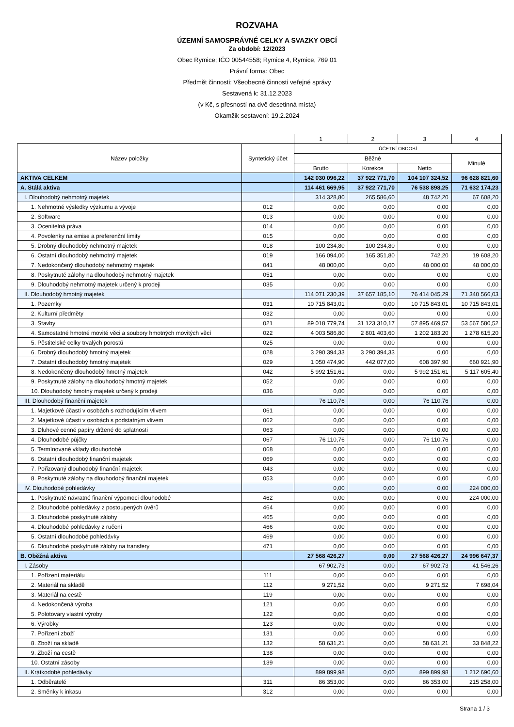ROZVAHA
ÚZEMNÍ SAMOSPRÁVNÉ CELKY A SVAZKY OBCÍ
Za období: 12/2023
Obec Rymice; IČO 00544558; Rymice 4, Rymice, 769 01
Právní forma: Obec
Předmět činnosti: Všeobecné činnosti veřejné správy
Sestavená k: 31.12.2023
(v Kč, s přesností na dvě desetinná místa)
Okamžik sestavení: 19.2.2024
| | | 1 | 2 | 3 | 4 |
| Název položky | Syntetický účet | ÚČETNÍ OBDOBÍ | | | |
| | | Běžné | | | Minulé |
| | | Brutto | Korekce | Netto | |
| AKTIVA CELKEM | | 142 030 096,22 | 37 922 771,70 | 104 107 324,52 | 96 628 821,60 |
| A. Stálá aktiva | | 114 461 669,95 | 37 922 771,70 | 76 538 898,25 | 71 632 174,23 |
| I. Dlouhodobý nehmotný majetek | | 314 328,80 | 265 586,60 | 48 742,20 | 67 608,20 |
| 1. Nehmotné výsledky výzkumu a vývoje | 012 | 0,00 | 0,00 | 0,00 | 0,00 |
| 2. Software | 013 | 0,00 | 0,00 | 0,00 | 0,00 |
| 3. Ocenitelná práva | 014 | 0,00 | 0,00 | 0,00 | 0,00 |
| 4. Povolenky na emise a preferenční limity | 015 | 0,00 | 0,00 | 0,00 | 0,00 |
| 5. Drobný dlouhodobý nehmotný majetek | 018 | 100 234,80 | 100 234,80 | 0,00 | 0,00 |
| 6. Ostatní dlouhodobý nehmotný majetek | 019 | 166 094,00 | 165 351,80 | 742,20 | 19 608,20 |
| 7. Nedokončený dlouhodobý nehmotný majetek | 041 | 48 000,00 | 0,00 | 48 000,00 | 48 000,00 |
| 8. Poskytnuté zálohy na dlouhodobý nehmotný majetek | 051 | 0,00 | 0.00 | 0,00 | 0,00 |
| 9. Dlouhodobý nehmotný majetek určený k prodeji | 035 | 0,00 | 0.00 | 0,00 | 0,00 |
| II. Dlouhodobý hmotný majetek | | 114 071 230,39 | 37 657 185,10 | 76 414 045,29 | 71 340 566,03 |
| 1. Pozemky | 031 | 10 715 843,01 | 0,00 | 10 715 843,01 | 10 715 843,01 |
| 2. Kulturní předměty | 032 | 0,00 | 0,00 | 0,00 | 0,00 |
| 3. Stavby | 021 | 89 018 779,74 | 31 123 310,17 | 57 895 469,57 | 53 567 580,52 |
| 4. Samostatné hmotné movité věci a soubory hmotných movitých věcí | 022 | 4 003 586,80 | 2 801 403,60 | 1 202 183,20 | 1 278 615,20 |
| 5. Pěstitelské celky trvalých porostů | 025 | 0,00 | 0,00 | 0,00 | 0,00 |
| 6. Drobný dlouhodobý hmotný majetek | 028 | 3 290 394,33 | 3 290 394,33 | 0,00 | 0,00 |
| 7. Ostatní dlouhodobý hmotný majetek | 029 | 1 050 474,90 | 442 077,00 | 608 397,90 | 660 921,90 |
| 8. Nedokončený dlouhodobý hmotný majetek | 042 | 5 992 151,61 | 0,00 | 5 992 151,61 | 5 117 605,40 |
| 9. Poskytnuté zálohy na dlouhodobý hmotný majetek | 052 | 0,00 | 0.00 | 0,00 | 0,00 |
| 10. Dlouhodobý hmotný majetek určený k prodeji | 036 | 0,00 | 0.00 | 0,00 | 0,00 |
| III. Dlouhodobý finanční majetek | | 76 110,76 | 0,00 | 76 110,76 | 0,00 |
| 1. Majetkové účasti v osobách s rozhodujícím vlivem | 061 | 0,00 | 0,00 | 0,00 | 0,00 |
| 2. Majetkové účasti v osobách s podstatným vlivem | 062 | 0,00 | 0,00 | 0,00 | 0,00 |
| 3. Dluhové cenné papíry držené do splatnosti | 063 | 0,00 | 0,00 | 0,00 | 0,00 |
| 4. Dlouhodobé půjčky | 067 | 76 110,76 | 0,00 | 76 110,76 | 0,00 |
| 5. Termínované vklady dlouhodobé | 068 | 0,00 | 0,00 | 0,00 | 0,00 |
| 6. Ostatní dlouhodobý finanční majetek | 069 | 0,00 | 0,00 | 0,00 | 0,00 |
| 7. Pořizovaný dlouhodobý finanční majetek | 043 | 0,00 | 0,00 | 0,00 | 0,00 |
| 8. Poskytnuté zálohy na dlouhodobý finanční majetek | 053 | 0,00 | 0.00 | 0,00 | 0,00 |
| IV. Dlouhodobé pohledávky | | 0,00 | 0,00 | 0,00 | 224 000,00 |
| 1. Poskytnuté návratné finanční výpomoci dlouhodobé | 462 | 0,00 | 0,00 | 0,00 | 224 000,00 |
| 2. Dlouhodobé pohledávky z postoupených úvěrů | 464 | 0,00 | 0,00 | 0,00 | 0,00 |
| 3. Dlouhodobé poskytnuté zálohy | 465 | 0,00 | 0.00 | 0,00 | 0,00 |
| 4. Dlouhodobé pohledávky z ručení | 466 | 0,00 | 0,00 | 0,00 | 0,00 |
| 5. Ostatní dlouhodobé pohledávky | 469 | 0,00 | 0,00 | 0,00 | 0,00 |
| 6. Dlouhodobé poskytnuté zálohy na transfery | 471 | 0,00 | 0.00 | 0,00 | 0,00 |
| B. Oběžná aktiva | | 27 568 426,27 | 0,00 | 27 568 426,27 | 24 996 647,37 |
| I. Zásoby | | 67 902,73 | 0,00 | 67 902,73 | 41 546,26 |
| 1. Pořízení materiálu | 111 | 0,00 | 0.00 | 0,00 | 0,00 |
| 2. Materiál na skladě | 112 | 9 271,52 | 0,00 | 9 271,52 | 7 698,04 |
| 3. Materiál na cestě | 119 | 0,00 | 0.00 | 0,00 | 0,00 |
| 4. Nedokončená výroba | 121 | 0,00 | 0,00 | 0,00 | 0,00 |
| 5. Polotovary vlastní výroby | 122 | 0,00 | 0,00 | 0,00 | 0,00 |
| 6. Výrobky | 123 | 0,00 | 0,00 | 0,00 | 0,00 |
| 7. Pořízení zboží | 131 | 0,00 | 0.00 | 0,00 | 0,00 |
| 8. Zboží na skladě | 132 | 58 631,21 | 0,00 | 58 631,21 | 33 848,22 |
| 9. Zboží na cestě | 138 | 0,00 | 0.00 | 0,00 | 0,00 |
| 10. Ostatní zásoby | 139 | 0,00 | 0,00 | 0,00 | 0,00 |
| II. Krátkodobé pohledávky | | 899 899,98 | 0,00 | 899 899,98 | 1 212 690,60 |
| 1. Odběratelé | 311 | 86 353,00 | 0,00 | 86 353,00 | 215 258,00 |
| 2. Směnky k inkasu | 312 | 0,00 | 0,00 | 0,00 | 0,00 |
Strana 1 / 3